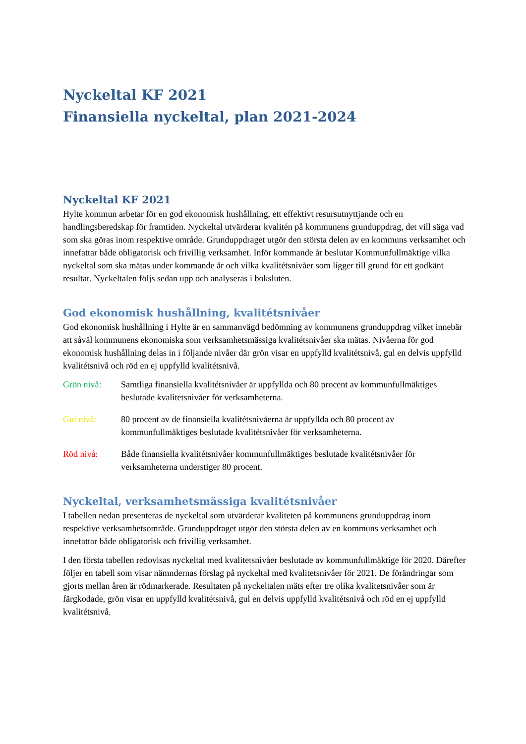Nyckeltal KF 2021
Finansiella nyckeltal, plan 2021-2024
Nyckeltal KF 2021
Hylte kommun arbetar för en god ekonomisk hushållning, ett effektivt resursutnyttjande och en handlingsberedskap för framtiden. Nyckeltal utvärderar kvalitén på kommunens grunduppdrag, det vill säga vad som ska göras inom respektive område. Grunduppdraget utgör den största delen av en kommuns verksamhet och innefattar både obligatorisk och frivillig verksamhet. Inför kommande år beslutar Kommunfullmäktige vilka nyckeltal som ska mätas under kommande år och vilka kvalitétsnivåer som ligger till grund för ett godkänt resultat. Nyckeltalen följs sedan upp och analyseras i boksluten.
God ekonomisk hushållning, kvalitétsnivåer
God ekonomisk hushållning i Hylte är en sammanvägd bedömning av kommunens grunduppdrag vilket innebär att såväl kommunens ekonomiska som verksamhetsmässiga kvalitétsnivåer ska mätas. Nivåerna för god ekonomisk hushållning delas in i följande nivåer där grön visar en uppfylld kvalitétsnivå, gul en delvis uppfylld kvalitétsnivå och röd en ej uppfylld kvalitétsnivå.
Grön nivå: Samtliga finansiella kvalitétsnivåer är uppfyllda och 80 procent av kommunfullmäktiges beslutade kvalitetsnivåer för verksamheterna.
Gul nivå: 80 procent av de finansiella kvalitétsnivåerna är uppfyllda och 80 procent av kommunfullmäktiges beslutade kvalitétsnivåer för verksamheterna.
Röd nivå: Både finansiella kvalitétsnivåer kommunfullmäktiges beslutade kvalitétsnivåer för verksamheterna understiger 80 procent.
Nyckeltal, verksamhetsmässiga kvalitétsnivåer
I tabellen nedan presenteras de nyckeltal som utvärderar kvaliteten på kommunens grunduppdrag inom respektive verksamhetsområde. Grunduppdraget utgör den största delen av en kommuns verksamhet och innefattar både obligatorisk och frivillig verksamhet.
I den första tabellen redovisas nyckeltal med kvalitetsnivåer beslutade av kommunfullmäktige för 2020. Därefter följer en tabell som visar nämndernas förslag på nyckeltal med kvalitetsnivåer för 2021. De förändringar som gjorts mellan åren är rödmarkerade. Resultaten på nyckeltalen mäts efter tre olika kvalitetsnivåer som är färgkodade, grön visar en uppfylld kvalitétsnivå, gul en delvis uppfylld kvalitétsnivå och röd en ej uppfylld kvalitétsnivå.